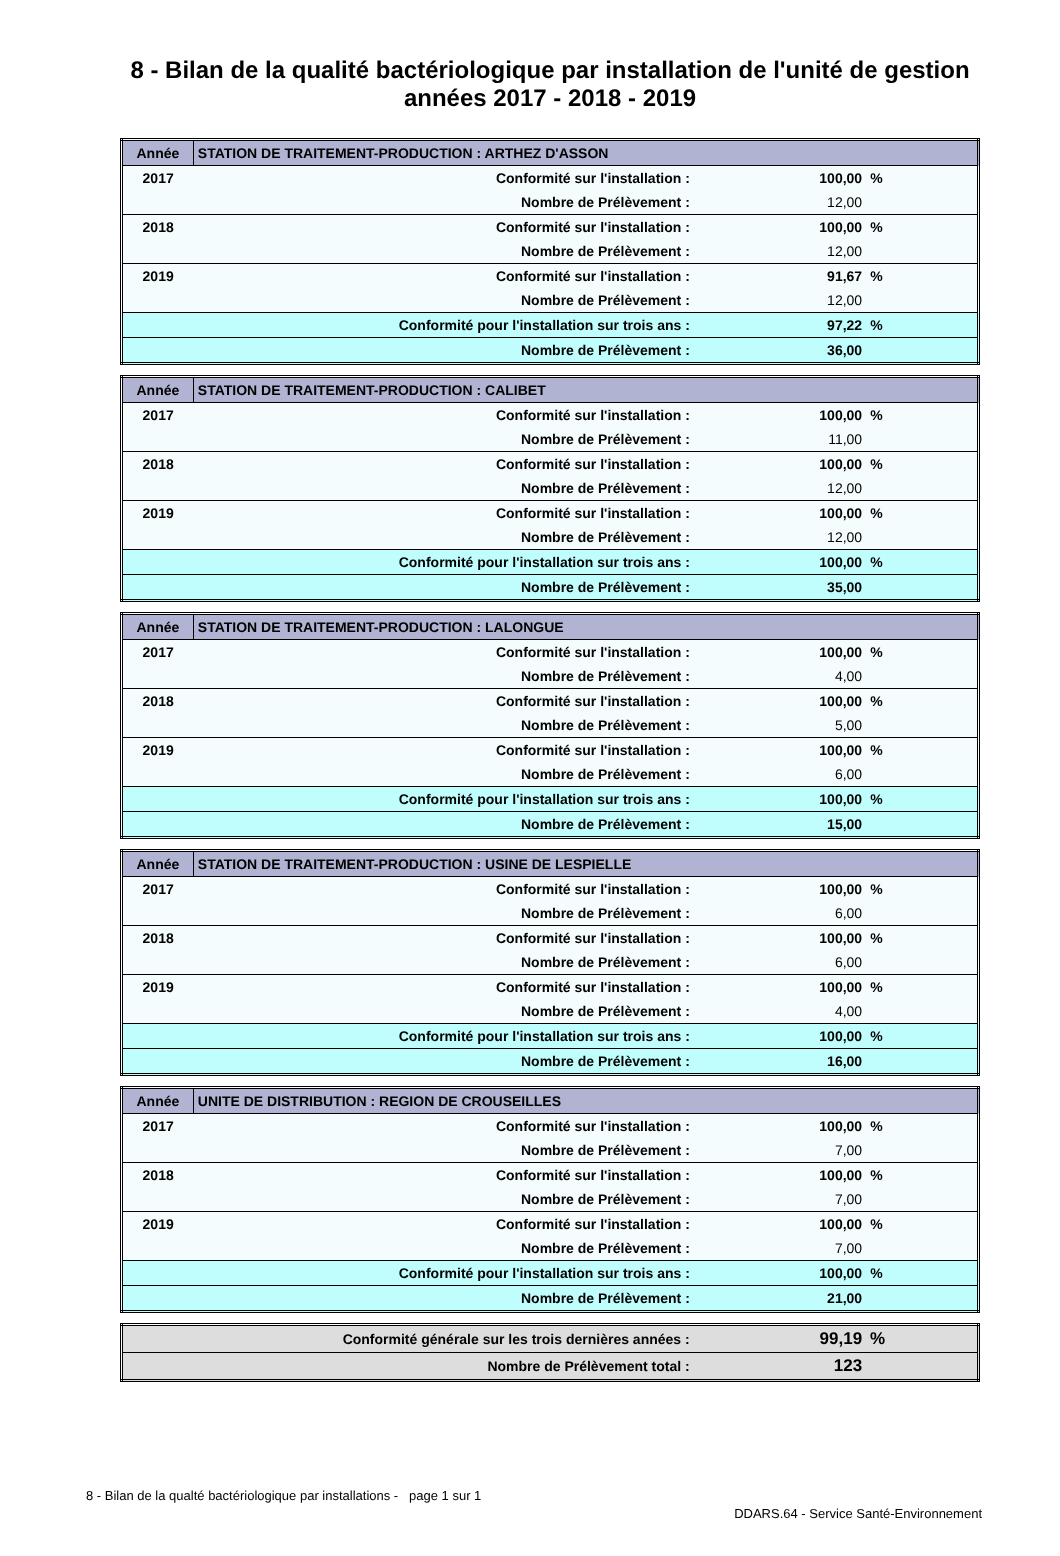8 - Bilan de la qualité bactériologique par installation de l'unité de gestion
années 2017 - 2018 - 2019
| Année | STATION DE TRAITEMENT-PRODUCTION : ARTHEZ D'ASSON | | |
| --- | --- | --- | --- |
| 2017 | Conformité sur l'installation : | 100,00 | % |
| | Nombre de Prélèvement : | 12,00 | |
| 2018 | Conformité sur l'installation : | 100,00 | % |
| | Nombre de Prélèvement : | 12,00 | |
| 2019 | Conformité sur l'installation : | 91,67 | % |
| | Nombre de Prélèvement : | 12,00 | |
| | Conformité pour l'installation sur trois ans : | 97,22 | % |
| | Nombre de Prélèvement : | 36,00 | |
| Année | STATION DE TRAITEMENT-PRODUCTION : CALIBET | | |
| --- | --- | --- | --- |
| 2017 | Conformité sur l'installation : | 100,00 | % |
| | Nombre de Prélèvement : | 11,00 | |
| 2018 | Conformité sur l'installation : | 100,00 | % |
| | Nombre de Prélèvement : | 12,00 | |
| 2019 | Conformité sur l'installation : | 100,00 | % |
| | Nombre de Prélèvement : | 12,00 | |
| | Conformité pour l'installation sur trois ans : | 100,00 | % |
| | Nombre de Prélèvement : | 35,00 | |
| Année | STATION DE TRAITEMENT-PRODUCTION : LALONGUE | | |
| --- | --- | --- | --- |
| 2017 | Conformité sur l'installation : | 100,00 | % |
| | Nombre de Prélèvement : | 4,00 | |
| 2018 | Conformité sur l'installation : | 100,00 | % |
| | Nombre de Prélèvement : | 5,00 | |
| 2019 | Conformité sur l'installation : | 100,00 | % |
| | Nombre de Prélèvement : | 6,00 | |
| | Conformité pour l'installation sur trois ans : | 100,00 | % |
| | Nombre de Prélèvement : | 15,00 | |
| Année | STATION DE TRAITEMENT-PRODUCTION : USINE DE LESPIELLE | | |
| --- | --- | --- | --- |
| 2017 | Conformité sur l'installation : | 100,00 | % |
| | Nombre de Prélèvement : | 6,00 | |
| 2018 | Conformité sur l'installation : | 100,00 | % |
| | Nombre de Prélèvement : | 6,00 | |
| 2019 | Conformité sur l'installation : | 100,00 | % |
| | Nombre de Prélèvement : | 4,00 | |
| | Conformité pour l'installation sur trois ans : | 100,00 | % |
| | Nombre de Prélèvement : | 16,00 | |
| Année | UNITE DE DISTRIBUTION : REGION DE CROUSEILLES | | |
| --- | --- | --- | --- |
| 2017 | Conformité sur l'installation : | 100,00 | % |
| | Nombre de Prélèvement : | 7,00 | |
| 2018 | Conformité sur l'installation : | 100,00 | % |
| | Nombre de Prélèvement : | 7,00 | |
| 2019 | Conformité sur l'installation : | 100,00 | % |
| | Nombre de Prélèvement : | 7,00 | |
| | Conformité pour l'installation sur trois ans : | 100,00 | % |
| | Nombre de Prélèvement : | 21,00 | |
| | Conformité générale sur les trois dernières années : | 99,19 | % |
| | Nombre de Prélèvement total : | 123 | |
8 - Bilan de la qualté bactériologique par installations - page 1 sur 1
DDARS.64 - Service Santé-Environnement